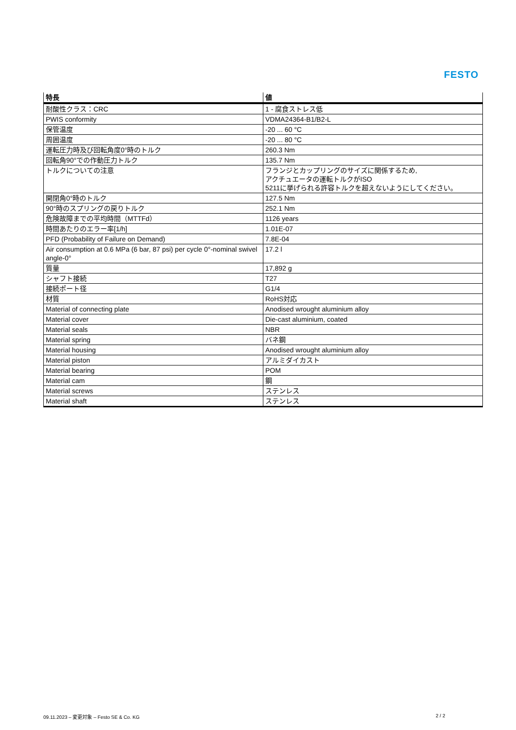FESTO
| 特長 | 値 |
| --- | --- |
| 耐酸性クラス：CRC | 1 - 腐食ストレス低 |
| PWIS conformity | VDMA24364-B1/B2-L |
| 保管温度 | -20 ... 60 °C |
| 周囲温度 | -20 ... 80 °C |
| 運転圧力時及び回転角度0°時のトルク | 260.3 Nm |
| 回転角90°での作動圧力トルク | 135.7 Nm |
| トルクについての注意 | フランジとカップリングのサイズに関係するため, アクチュエータの運転トルクがISO 5211に挙げられる許容トルクを超えないようにしてください。 |
| 開閉角0°時のトルク | 127.5 Nm |
| 90°時のスプリングの戻りトルク | 252.1 Nm |
| 危険故障までの平均時間（MTTFd） | 1126 years |
| 時間あたりのエラー率[1/h] | 1.01E-07 |
| PFD (Probability of Failure on Demand) | 7.8E-04 |
| Air consumption at 0.6 MPa (6 bar, 87 psi) per cycle 0°-nominal swivel angle-0° | 17.2 l |
| 質量 | 17,892 g |
| シャフト接続 | T27 |
| 接続ポート径 | G1/4 |
| 材質 | RoHS対応 |
| Material of connecting plate | Anodised wrought aluminium alloy |
| Material cover | Die-cast aluminium, coated |
| Material seals | NBR |
| Material spring | バネ鋼 |
| Material housing | Anodised wrought aluminium alloy |
| Material piston | アルミダイカスト |
| Material bearing | POM |
| Material cam | 鋼 |
| Material screws | ステンレス |
| Material shaft | ステンレス |
09.11.2023 – 変更対象 – Festo SE & Co. KG
2 / 2